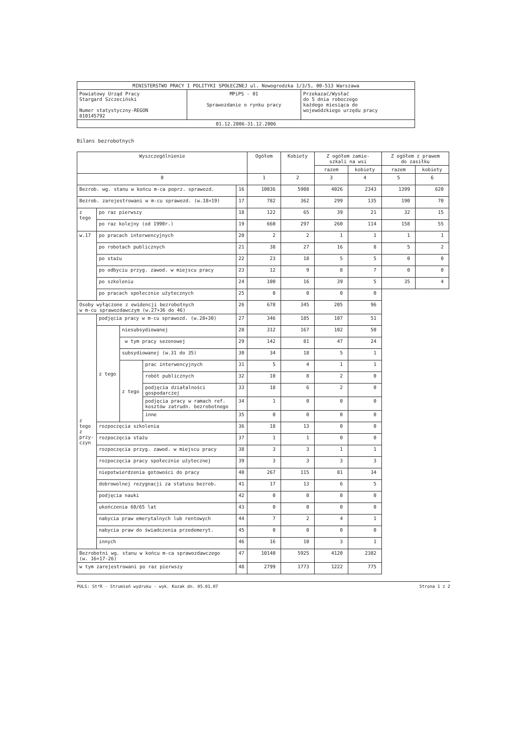| MINISTERSTWO PRACY I POLITYKI SPOŁECZNEJ ul. Nowogrodzka 1/3/5, 00-513 Warszawa | | |
| Powiatowy Urząd Pracy Stargard Szczeciński Numer statystyczny-REGON 810145792 | MPiPS - 01 Sprawozdanie o rynku pracy | Przekazać/Wysłać do 5 dnia roboczego każdego miesiąca do wojewódzkiego urzędu pracy |
| 01.12.2006-31.12.2006 | | |
Bilans bezrobotnych
| Wyszczególnienie | | | | | Ogółem | Kobiety | Z ogółem zamie- szkali na wsi | | Z ogółem z prawem do zasiłku | |
| --- | --- | --- | --- | --- | --- | --- | --- | --- | --- | --- |
| | | | | | | | razem | kobiety | razem | kobiety |
| 0 | | | | | 1 | 2 | 3 | 4 | 5 | 6 |
| Bezrob. wg. stanu w końcu m-ca poprz. sprawozd. | | | | 16 | 10036 | 5908 | 4026 | 2343 | 1399 | 620 |
| Bezrob. zarejestrowani w m-cu sprawozd. (w.18+19) | | | | 17 | 782 | 362 | 299 | 135 | 190 | 70 |
| z tego | po raz pierwszy | | | 18 | 122 | 65 | 39 | 21 | 32 | 15 |
| | po raz kolejny (od 1990r.) | | | 19 | 660 | 297 | 260 | 114 | 158 | 55 |
| w.17 | po pracach interwencyjnych | | | 20 | 2 | 2 | 1 | 1 | 1 | 1 |
| | po robotach publicznych | | | 21 | 38 | 27 | 16 | 8 | 5 | 2 |
| | po stażu | | | 22 | 23 | 18 | 5 | 5 | 0 | 0 |
| | po odbyciu przyg. zawod. w miejscu pracy | | | 23 | 12 | 9 | 8 | 7 | 0 | 0 |
| | po szkoleniu | | | 24 | 100 | 16 | 39 | 5 | 35 | 4 |
| | po pracach społecznie użytecznych | | | 25 | 0 | 0 | 0 | 0 | | |
| Osoby wyłączone z ewidencji bezrobotnych w m-cu sprawozdawczym (w.27+36 do 46) | | | | 26 | 678 | 345 | 205 | 96 | | |
| z tego z przy- czyn | podjęcia pracy w m-cu sprawozd. (w.28+30) | | | 27 | 346 | 185 | 107 | 51 | | |
| | z tego | niesubsydiowanej | | 28 | 312 | 167 | 102 | 50 | | |
| | | w tym pracy sezonowej | | 29 | 142 | 81 | 47 | 24 | | |
| | | subsydiowanej (w.31 do 35) | | 30 | 34 | 18 | 5 | 1 | | |
| | | z tego | prac interwencyjnych | 31 | 5 | 4 | 1 | 1 | | |
| | | | robót publicznych | 32 | 10 | 8 | 2 | 0 | | |
| | | | podjęcia działalności gospodarczej | 33 | 18 | 6 | 2 | 0 | | |
| | | | podjęcia pracy w ramach ref. kosztów zatrudn. bezrobotnego | 34 | 1 | 0 | 0 | 0 | | |
| | | | inne | 35 | 0 | 0 | 0 | 0 | | |
| | rozpoczęcia szkolenia | | | 36 | 18 | 13 | 0 | 0 | | |
| | rozpoczęcia stażu | | | 37 | 1 | 1 | 0 | 0 | | |
| | rozpoczęcia przyg. zawod. w miejscu pracy | | | 38 | 3 | 3 | 1 | 1 | | |
| | rozpoczęcia pracy społecznie użytecznej | | | 39 | 3 | 3 | 3 | 3 | | |
| | niepotwierdzenia gotowości do pracy | | | 40 | 267 | 115 | 81 | 34 | | |
| | dobrowolnej rezygnacji za statusu bezrob. | | | 41 | 17 | 13 | 6 | 5 | | |
| | podjęcia nauki | | | 42 | 0 | 0 | 0 | 0 | | |
| | ukończenia 60/65 lat | | | 43 | 0 | 0 | 0 | 0 | | |
| | nabycia praw emerytalnych lub rentowych | | | 44 | 7 | 2 | 4 | 1 | | |
| | nabycia praw do świadczenia przedemeryt. | | | 45 | 0 | 0 | 0 | 0 | | |
| | innych | | | 46 | 16 | 10 | 3 | 1 | | |
| Bezrobotni wg. stanu w końcu m-ca sprawozdawczego (w. 16+17-26) | | | | 47 | 10140 | 5925 | 4120 | 2382 | | |
| w tym zarejestrowani po raz pierwszy | | | | 48 | 2799 | 1773 | 1222 | 775 | | |
PULS: St*R - Strumień wydruku - wyk. Kozak dn. 05.01.07 Strona 1 z 2